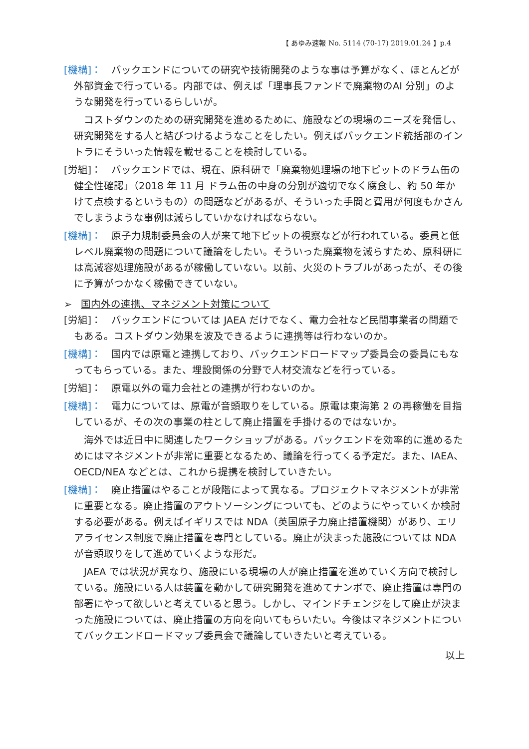【 あゆみ速報 No. 5114 (70-17) 2019.01.24 】p.4
[機構]：　バックエンドについての研究や技術開発のような事は予算がなく、ほとんどが外部資金で行っている。内部では、例えば「理事長ファンドで廃棄物のAI 分別」のような開発を行っているらしいが。
コストダウンのための研究開発を進めるために、施設などの現場のニーズを発信し、研究開発をする人と結びつけるようなことをしたい。例えばバックエンド統括部のイントラにそういった情報を載せることを検討している。
[労組]：　バックエンドでは、現在、原科研で「廃棄物処理場の地下ピットのドラム缶の健全性確認」（2018 年 11 月 ドラム缶の中身の分別が適切でなく腐食し、約 50 年かけて点検するというもの）の問題などがあるが、そういった手間と費用が何度もかさんでしまうような事例は減らしていかなければならない。
[機構]：　原子力規制委員会の人が来て地下ピットの視察などが行われている。委員と低レベル廃棄物の問題について議論をしたい。そういった廃棄物を減らすため、原科研には高減容処理施設があるが稼働していない。以前、火災のトラブルがあったが、その後に予算がつかなく稼働できていない。
➢ 国内外の連携、マネジメント対策について
[労組]：　バックエンドについては JAEA だけでなく、電力会社など民間事業者の問題でもある。コストダウン効果を波及できるように連携等は行わないのか。
[機構]：　国内では原電と連携しており、バックエンドロードマップ委員会の委員にもなってもらっている。また、埋設関係の分野で人材交流などを行っている。
[労組]：　原電以外の電力会社との連携が行わないのか。
[機構]：　電力については、原電が音頭取りをしている。原電は東海第 2 の再稼働を目指しているが、その次の事業の柱として廃止措置を手掛けるのではないか。
海外では近日中に関連したワークショップがある。バックエンドを効率的に進めるためにはマネジメントが非常に重要となるため、議論を行ってくる予定だ。また、IAEA、OECD/NEA などとは、これから提携を検討していきたい。
[機構]：　廃止措置はやることが段階によって異なる。プロジェクトマネジメントが非常に重要となる。廃止措置のアウトソーシングについても、どのようにやっていくか検討する必要がある。例えばイギリスでは NDA（英国原子力廃止措置機関）があり、エリアライセンス制度で廃止措置を専門としている。廃止が決まった施設については NDA が音頭取りをして進めていくような形だ。
JAEA では状況が異なり、施設にいる現場の人が廃止措置を進めていく方向で検討している。施設にいる人は装置を動かして研究開発を進めてナンボで、廃止措置は専門の部署にやって欲しいと考えていると思う。しかし、マインドチェンジをして廃止が決まった施設については、廃止措置の方向を向いてもらいたい。今後はマネジメントについてバックエンドロードマップ委員会で議論していきたいと考えている。
以上